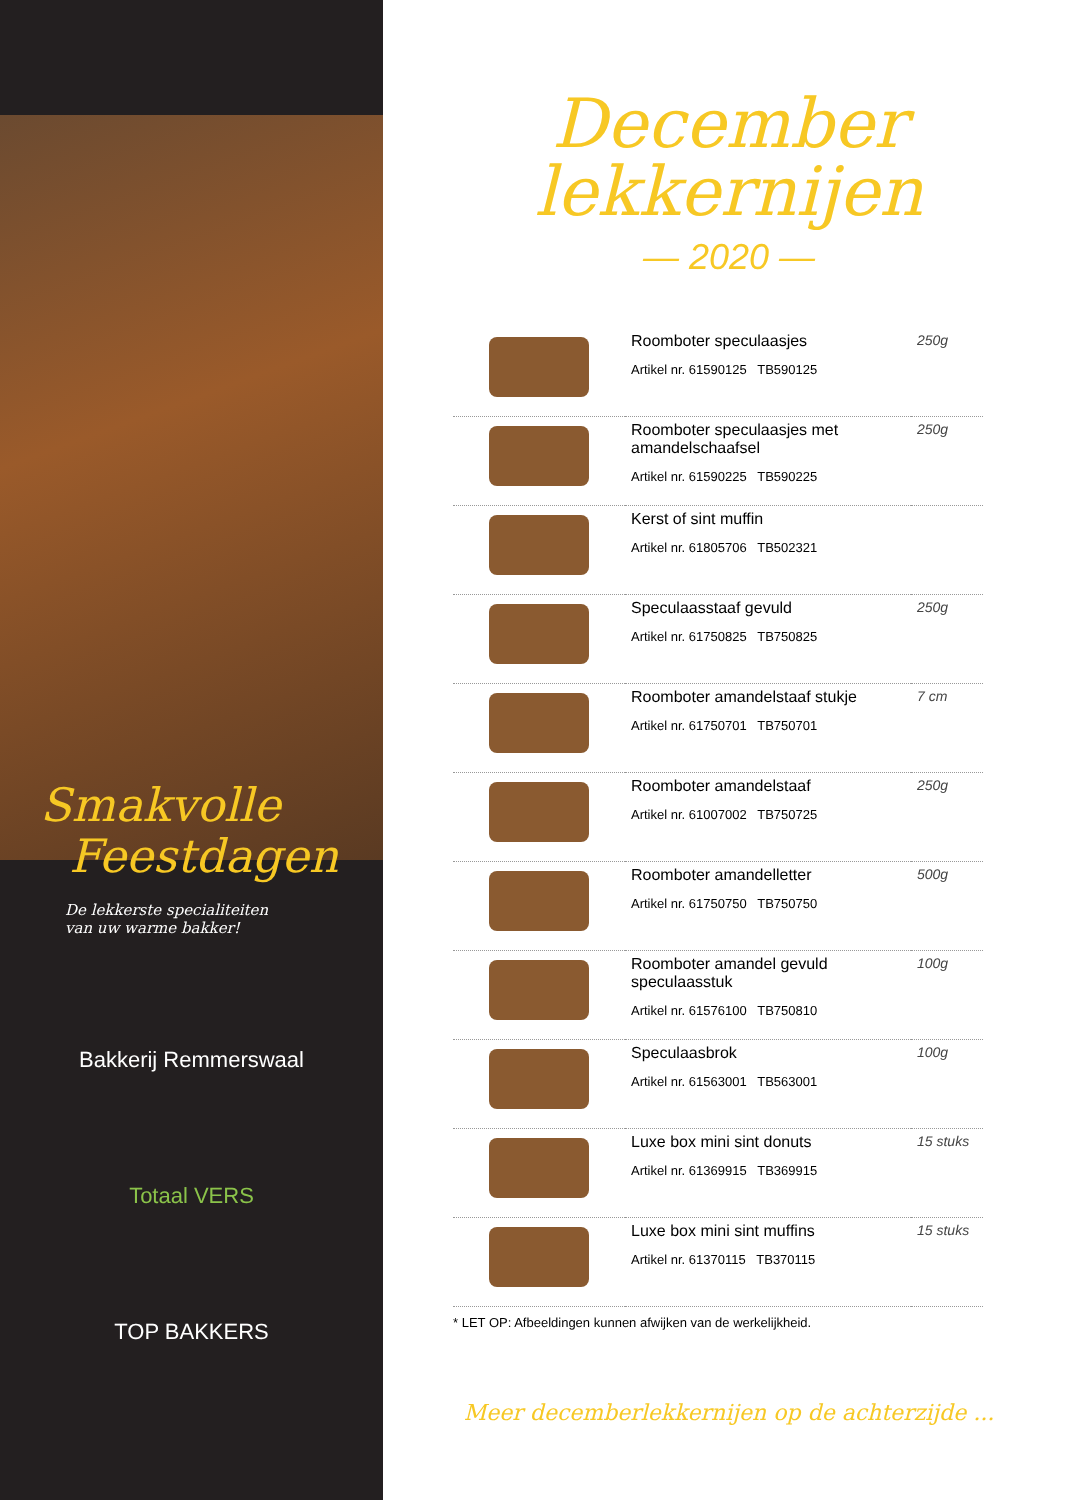Smakvolle
Feestdagen
De lekkerste specialiteiten
van uw warme bakker!
Bakkerij Remmerswaal
Totaal VERS
TOP BAKKERS
December
lekkernijen
— 2020 —
| | Roomboter speculaasjes Artikel nr. 61590125 TB590125 | 250g |
| | Roomboter speculaasjes met amandelschaafsel Artikel nr. 61590225 TB590225 | 250g |
| | Kerst of sint muffin Artikel nr. 61805706 TB502321 | |
| | Speculaasstaaf gevuld Artikel nr. 61750825 TB750825 | 250g |
| | Roomboter amandelstaaf stukje Artikel nr. 61750701 TB750701 | 7 cm |
| | Roomboter amandelstaaf Artikel nr. 61007002 TB750725 | 250g |
| | Roomboter amandelletter Artikel nr. 61750750 TB750750 | 500g |
| | Roomboter amandel gevuld speculaasstuk Artikel nr. 61576100 TB750810 | 100g |
| | Speculaasbrok Artikel nr. 61563001 TB563001 | 100g |
| | Luxe box mini sint donuts Artikel nr. 61369915 TB369915 | 15 stuks |
| | Luxe box mini sint muffins Artikel nr. 61370115 TB370115 | 15 stuks |
* LET OP: Afbeeldingen kunnen afwijken van de werkelijkheid.
Meer decemberlekkernijen op de achterzijde ...